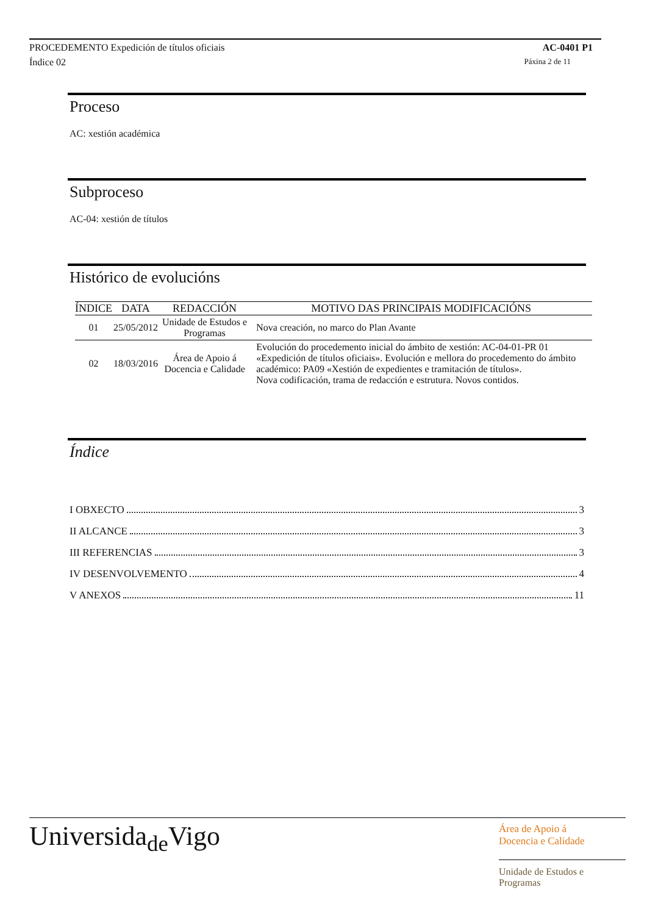PROCEDEMENTO Expedición de títulos oficiais AC-0401 P1
Índice 02 Páxina 2 de 11
Proceso
AC: xestión académica
Subproceso
AC-04: xestión de títulos
Histórico de evolucións
| ÍNDICE | DATA | REDACCIÓN | MOTIVO DAS PRINCIPAIS MODIFICACIÓNS |
| --- | --- | --- | --- |
| 01 | 25/05/2012 | Unidade de Estudos e Programas | Nova creación, no marco do Plan Avante |
| 02 | 18/03/2016 | Área de Apoio á Docencia e Calidade | Evolución do procedemento inicial do ámbito de xestión: AC-04-01-PR 01 «Expedición de títulos oficiais». Evolución e mellora do procedemento do ámbito académico: PA09 «Xestión de expedientes e tramitación de títulos». Nova codificación, trama de redacción e estrutura. Novos contidos. |
Índice
I OBXECTO 3
II ALCANCE 3
III REFERENCIAS 3
IV DESENVOLVEMENTO 4
V ANEXOS 11
Universida<sub>de</sub>Vigo
Área de Apoio á
Docencia e Calidade
Unidade de Estudos e
Programas